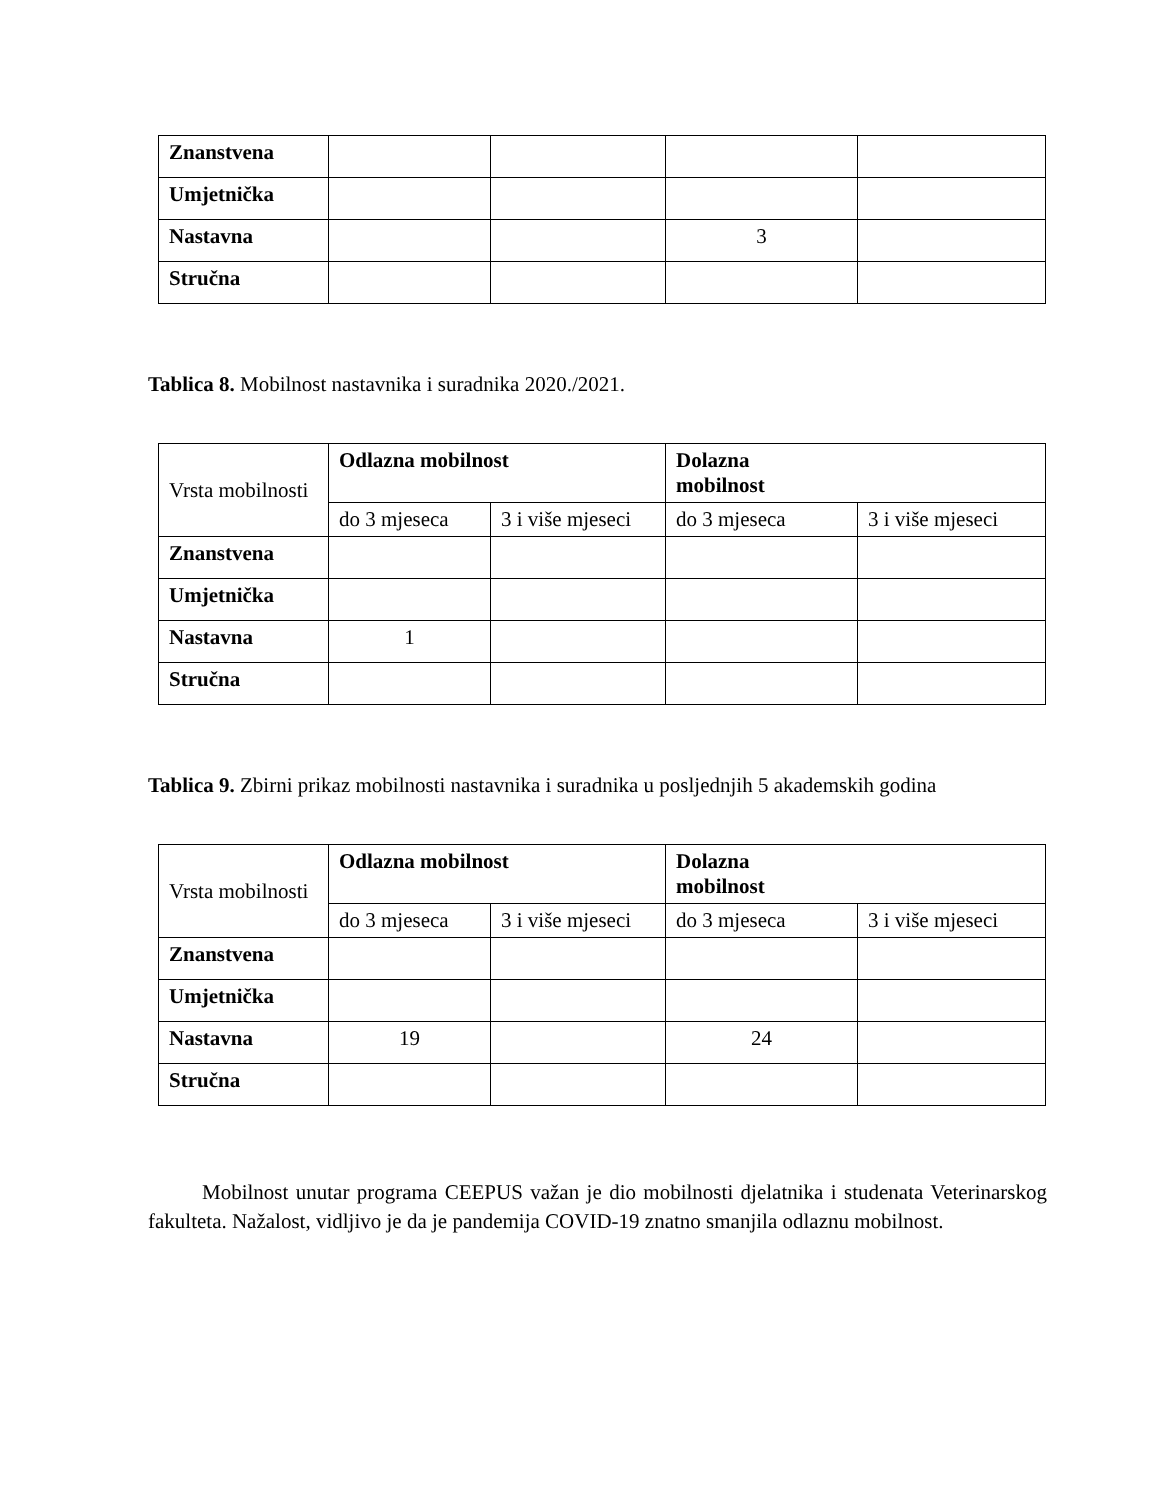| Znanstvena | | | | |
| Umjetnička | | | | |
| Nastavna | | | 3 | |
| Stručna | | | | |
Tablica 8. Mobilnost nastavnika i suradnika 2020./2021.
| Vrsta mobilnosti | Odlazna mobilnost | | Dolazna mobilnost | |
| --- | --- | --- | --- | --- |
| | do 3 mjeseca | 3 i više mjeseci | do 3 mjeseca | 3 i više mjeseci |
| Znanstvena | | | | |
| Umjetnička | | | | |
| Nastavna | 1 | | | |
| Stručna | | | | |
Tablica 9. Zbirni prikaz mobilnosti nastavnika i suradnika u posljednjih 5 akademskih godina
| Vrsta mobilnosti | Odlazna mobilnost | | Dolazna mobilnost | |
| --- | --- | --- | --- | --- |
| | do 3 mjeseca | 3 i više mjeseci | do 3 mjeseca | 3 i više mjeseci |
| Znanstvena | | | | |
| Umjetnička | | | | |
| Nastavna | 19 | | 24 | |
| Stručna | | | | |
Mobilnost unutar programa CEEPUS važan je dio mobilnosti djelatnika i studenata Veterinarskog fakulteta. Nažalost, vidljivo je da je pandemija COVID-19 znatno smanjila odlaznu mobilnost.